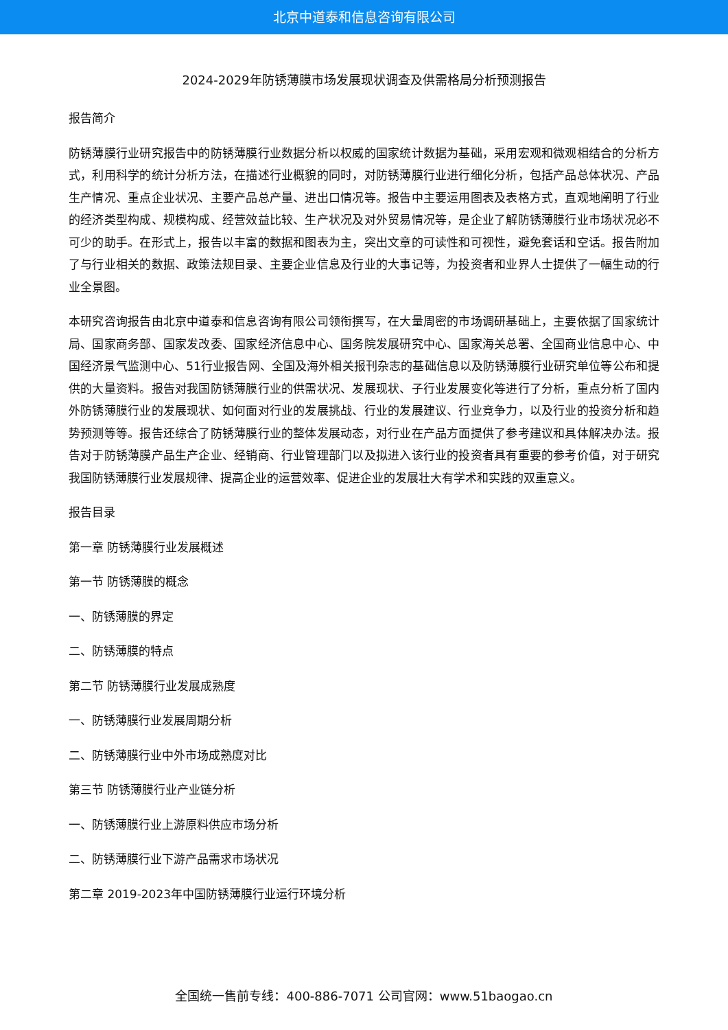北京中道泰和信息咨询有限公司
2024-2029年防锈薄膜市场发展现状调查及供需格局分析预测报告
报告简介
防锈薄膜行业研究报告中的防锈薄膜行业数据分析以权威的国家统计数据为基础，采用宏观和微观相结合的分析方式，利用科学的统计分析方法，在描述行业概貌的同时，对防锈薄膜行业进行细化分析，包括产品总体状况、产品生产情况、重点企业状况、主要产品总产量、进出口情况等。报告中主要运用图表及表格方式，直观地阐明了行业的经济类型构成、规模构成、经营效益比较、生产状况及对外贸易情况等，是企业了解防锈薄膜行业市场状况必不可少的助手。在形式上，报告以丰富的数据和图表为主，突出文章的可读性和可视性，避免套话和空话。报告附加了与行业相关的数据、政策法规目录、主要企业信息及行业的大事记等，为投资者和业界人士提供了一幅生动的行业全景图。
本研究咨询报告由北京中道泰和信息咨询有限公司领衔撰写，在大量周密的市场调研基础上，主要依据了国家统计局、国家商务部、国家发改委、国家经济信息中心、国务院发展研究中心、国家海关总署、全国商业信息中心、中国经济景气监测中心、51行业报告网、全国及海外相关报刊杂志的基础信息以及防锈薄膜行业研究单位等公布和提供的大量资料。报告对我国防锈薄膜行业的供需状况、发展现状、子行业发展变化等进行了分析，重点分析了国内外防锈薄膜行业的发展现状、如何面对行业的发展挑战、行业的发展建议、行业竞争力，以及行业的投资分析和趋势预测等等。报告还综合了防锈薄膜行业的整体发展动态，对行业在产品方面提供了参考建议和具体解决办法。报告对于防锈薄膜产品生产企业、经销商、行业管理部门以及拟进入该行业的投资者具有重要的参考价值，对于研究我国防锈薄膜行业发展规律、提高企业的运营效率、促进企业的发展壮大有学术和实践的双重意义。
报告目录
第一章 防锈薄膜行业发展概述
第一节 防锈薄膜的概念
一、防锈薄膜的界定
二、防锈薄膜的特点
第二节 防锈薄膜行业发展成熟度
一、防锈薄膜行业发展周期分析
二、防锈薄膜行业中外市场成熟度对比
第三节 防锈薄膜行业产业链分析
一、防锈薄膜行业上游原料供应市场分析
二、防锈薄膜行业下游产品需求市场状况
第二章 2019-2023年中国防锈薄膜行业运行环境分析
全国统一售前专线：400-886-7071 公司官网：www.51baogao.cn